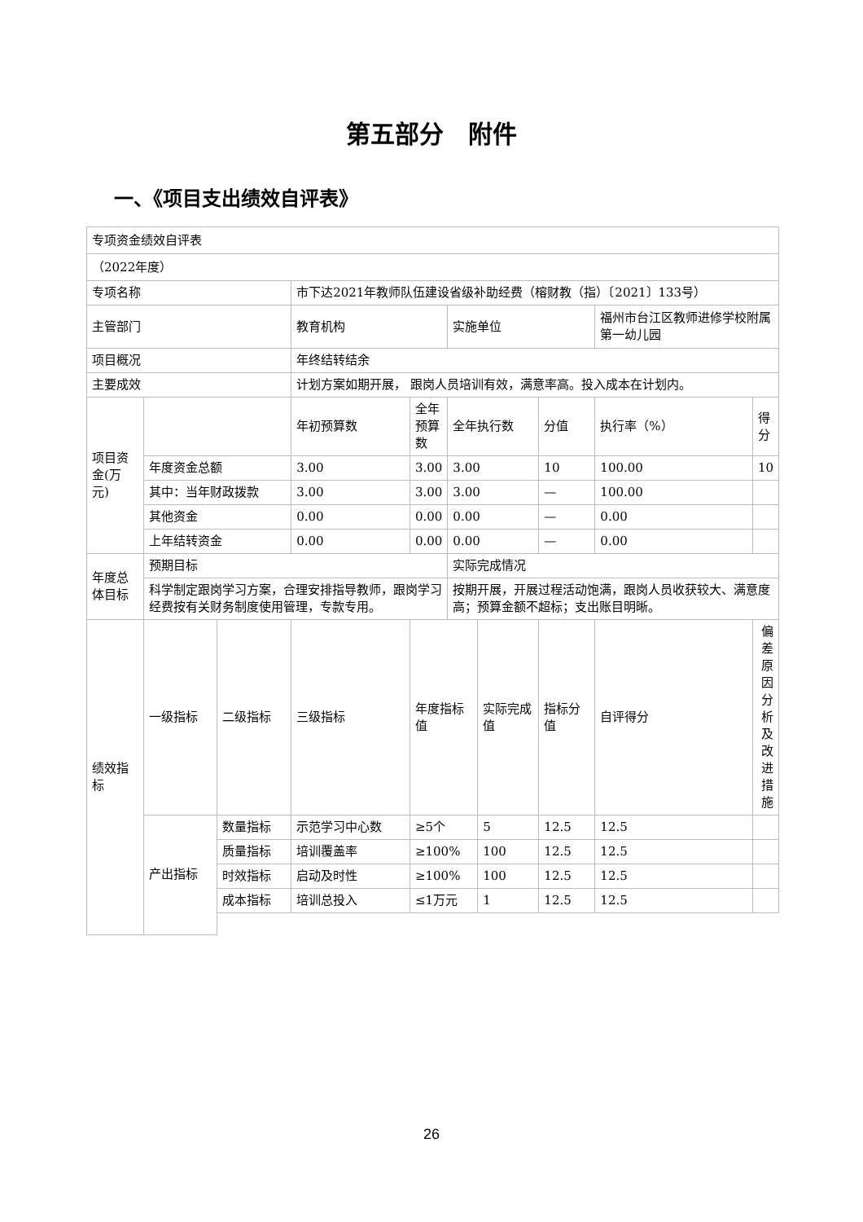第五部分　附件
一、《项目支出绩效自评表》
| 专项资金绩效自评表 | | | | | | | | | | |
| （2022年度） | | | | | | | | | | |
| 专项名称 | | | 市下达2021年教师队伍建设省级补助经费（榕财教（指）〔2021〕133号） | | | | | | | |
| 主管部门 | | | 教育机构 | | 实施单位 | | | 福州市台江区教师进修学校附属第一幼儿园 | | |
| 项目概况 | | | 年终结转结余 | | | | | | | |
| 主要成效 | | | 计划方案如期开展， 跟岗人员培训有效，满意率高。投入成本在计划内。 | | | | | | | |
| 项目资金(万元) | | | 年初预算数 | 全年预算数 | 全年执行数 | | 分值 | 执行率（%） | | 得分 |
| | 年度资金总额 | | 3.00 | 3.00 | 3.00 | | 10 | 100.00 | | 10 |
| | 其中：当年财政拨款 | | 3.00 | 3.00 | 3.00 | | — | 100.00 | | |
| | 其他资金 | | 0.00 | 0.00 | 0.00 | | — | 0.00 | | |
| | 上年结转资金 | | 0.00 | 0.00 | 0.00 | | — | 0.00 | | |
| 年度总体目标 | 预期目标 | | | | 实际完成情况 | | | | | |
| | 科学制定跟岗学习方案，合理安排指导教师，跟岗学习经费按有关财务制度使用管理，专款专用。 | | | | 按期开展，开展过程活动饱满，跟岗人员收获较大、满意度高；预算金额不超标；支出账目明晰。 | | | | | |
| 绩效指标 | 一级指标 | 二级指标 | 三级指标 | 年度指标值 | | 实际完成值 | 指标分值 | 自评得分 | 偏差原因分析及改进措施 | |
| | 产出指标 | 数量指标 | 示范学习中心数 | ≥5个 | | 5 | 12.5 | 12.5 | | |
| | | 质量指标 | 培训覆盖率 | ≥100% | | 100 | 12.5 | 12.5 | | |
| | | 时效指标 | 启动及时性 | ≥100% | | 100 | 12.5 | 12.5 | | |
| | | 成本指标 | 培训总投入 | ≤1万元 | | 1 | 12.5 | 12.5 | | |
26